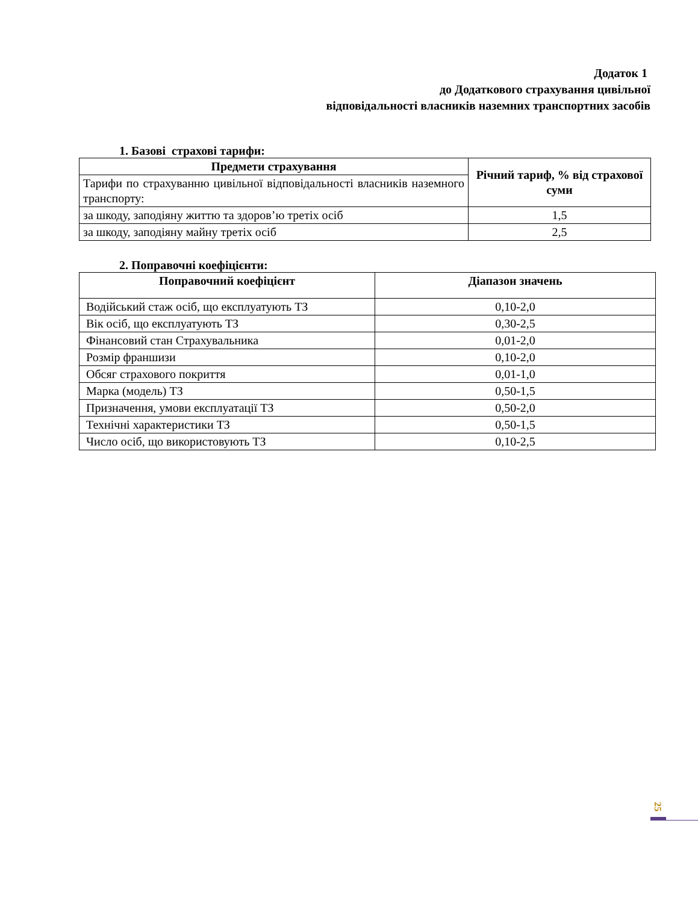Додаток 1
до Додаткового страхування цивільної
відповідальності власників наземних транспортних засобів
1. Базові страхові тарифи:
| Предмети страхування | Річний тариф, % від страхової суми |
| --- | --- |
| Тарифи по страхуванню цивільної відповідальності власників наземного транспорту: | |
| за шкоду, заподіяну життю та здоров’ю третіх осіб | 1,5 |
| за шкоду, заподіяну майну третіх осіб | 2,5 |
2. Поправочні коефіцієнти:
| Поправочний коефіцієнт | Діапазон значень |
| --- | --- |
| Водійський стаж осіб, що експлуатують ТЗ | 0,10-2,0 |
| Вік осіб, що експлуатують ТЗ | 0,30-2,5 |
| Фінансовий стан Страхувальника | 0,01-2,0 |
| Розмір франшизи | 0,10-2,0 |
| Обсяг страхового покриття | 0,01-1,0 |
| Марка (модель) ТЗ | 0,50-1,5 |
| Призначення, умови експлуатації ТЗ | 0,50-2,0 |
| Технічні характеристики ТЗ | 0,50-1,5 |
| Число осіб, що використовують ТЗ | 0,10-2,5 |
25